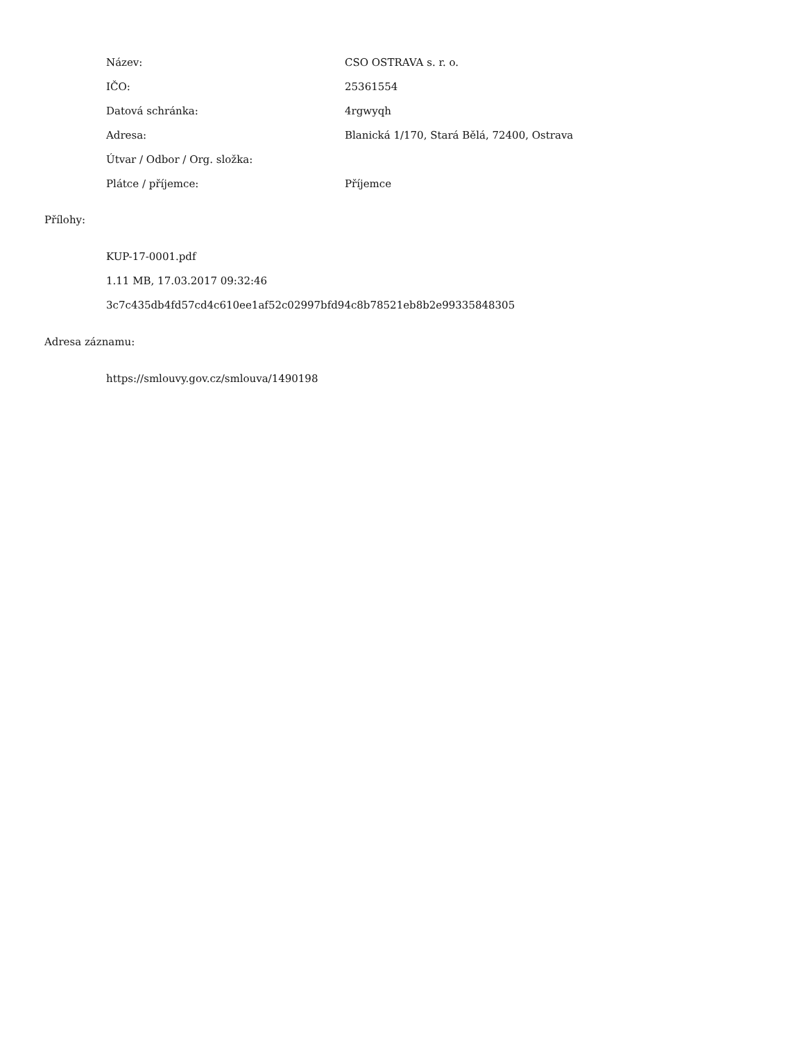| Název: | CSO OSTRAVA s. r. o. |
| IČO: | 25361554 |
| Datová schránka: | 4rgwyqh |
| Adresa: | Blanická 1/170, Stará Bělá, 72400, Ostrava |
| Útvar / Odbor / Org. složka: | |
| Plátce / příjemce: | Příjemce |
Přílohy:
KUP-17-0001.pdf
1.11 MB, 17.03.2017 09:32:46
3c7c435db4fd57cd4c610ee1af52c02997bfd94c8b78521eb8b2e99335848305
Adresa záznamu:
https://smlouvy.gov.cz/smlouva/1490198